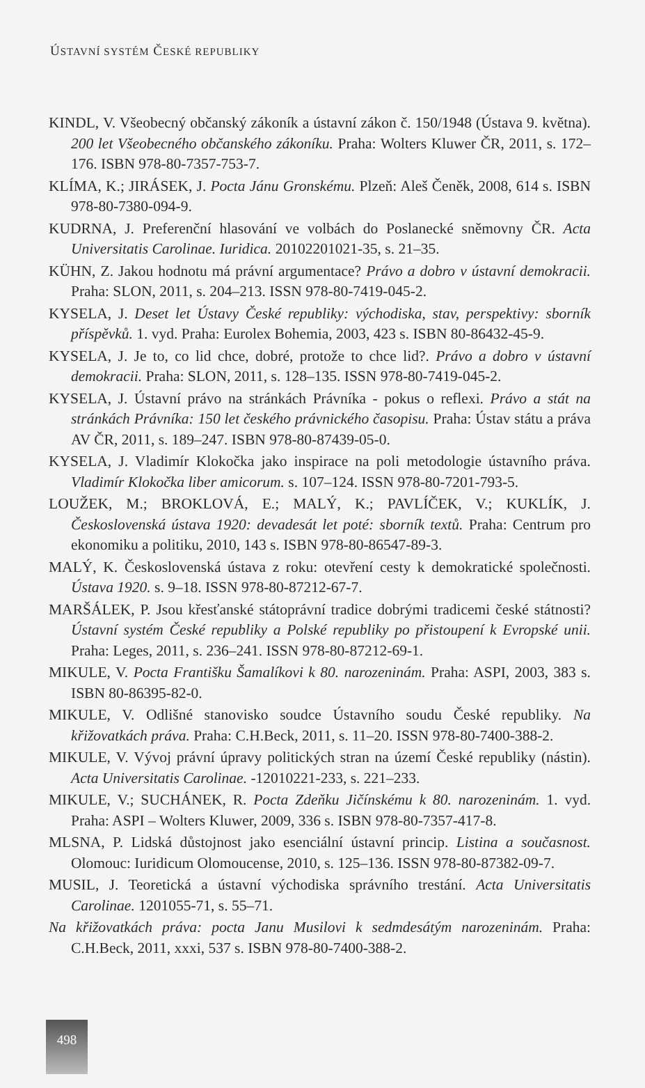ÚSTAVNÍ SYSTÉM ČESKÉ REPUBLIKY
KINDL, V. Všeobecný občanský zákoník a ústavní zákon č. 150/1948 (Ústava 9. května). 200 let Všeobecného občanského zákoníku. Praha: Wolters Kluwer ČR, 2011, s. 172–176. ISBN 978-80-7357-753-7.
KLÍMA, K.; JIRÁSEK, J. Pocta Jánu Gronskému. Plzeň: Aleš Čeněk, 2008, 614 s. ISBN 978-80-7380-094-9.
KUDRNA, J. Preferenční hlasování ve volbách do Poslanecké sněmovny ČR. Acta Universitatis Carolinae. Iuridica. 20102201021-35, s. 21–35.
KÜHN, Z. Jakou hodnotu má právní argumentace? Právo a dobro v ústavní demokracii. Praha: SLON, 2011, s. 204–213. ISSN 978-80-7419-045-2.
KYSELA, J. Deset let Ústavy České republiky: východiska, stav, perspektivy: sborník příspěvků. 1. vyd. Praha: Eurolex Bohemia, 2003, 423 s. ISBN 80-86432-45-9.
KYSELA, J. Je to, co lid chce, dobré, protože to chce lid?. Právo a dobro v ústavní demokracii. Praha: SLON, 2011, s. 128–135. ISSN 978-80-7419-045-2.
KYSELA, J. Ústavní právo na stránkách Právníka - pokus o reflexi. Právo a stát na stránkách Právníka: 150 let českého právnického časopisu. Praha: Ústav státu a práva AV ČR, 2011, s. 189–247. ISBN 978-80-87439-05-0.
KYSELA, J. Vladimír Klokočka jako inspirace na poli metodologie ústavního práva. Vladimír Klokočka liber amicorum. s. 107–124. ISSN 978-80-7201-793-5.
LOUŽEK, M.; BROKLOVÁ, E.; MALÝ, K.; PAVLÍČEK, V.; KUKLÍK, J. Československá ústava 1920: devadesát let poté: sborník textů. Praha: Centrum pro ekonomiku a politiku, 2010, 143 s. ISBN 978-80-86547-89-3.
MALÝ, K. Československá ústava z roku: otevření cesty k demokratické společnosti. Ústava 1920. s. 9–18. ISSN 978-80-87212-67-7.
MARŠÁLEK, P. Jsou křesťanské státoprávní tradice dobrými tradicemi české státnosti? Ústavní systém České republiky a Polské republiky po přistoupení k Evropské unii. Praha: Leges, 2011, s. 236–241. ISSN 978-80-87212-69-1.
MIKULE, V. Pocta Františku Šamalíkovi k 80. narozeninám. Praha: ASPI, 2003, 383 s. ISBN 80-86395-82-0.
MIKULE, V. Odlišné stanovisko soudce Ústavního soudu České republiky. Na křižovatkách práva. Praha: C.H.Beck, 2011, s. 11–20. ISSN 978-80-7400-388-2.
MIKULE, V. Vývoj právní úpravy politických stran na území České republiky (nástin). Acta Universitatis Carolinae. -12010221-233, s. 221–233.
MIKULE, V.; SUCHÁNEK, R. Pocta Zdeňku Jičínskému k 80. narozeninám. 1. vyd. Praha: ASPI – Wolters Kluwer, 2009, 336 s. ISBN 978-80-7357-417-8.
MLSNA, P. Lidská důstojnost jako esenciální ústavní princip. Listina a současnost. Olomouc: Iuridicum Olomoucense, 2010, s. 125–136. ISSN 978-80-87382-09-7.
MUSIL, J. Teoretická a ústavní východiska správního trestání. Acta Universitatis Carolinae. 1201055-71, s. 55–71.
Na křižovatkách práva: pocta Janu Musilovi k sedmdesátým narozeninám. Praha: C.H.Beck, 2011, xxxi, 537 s. ISBN 978-80-7400-388-2.
498